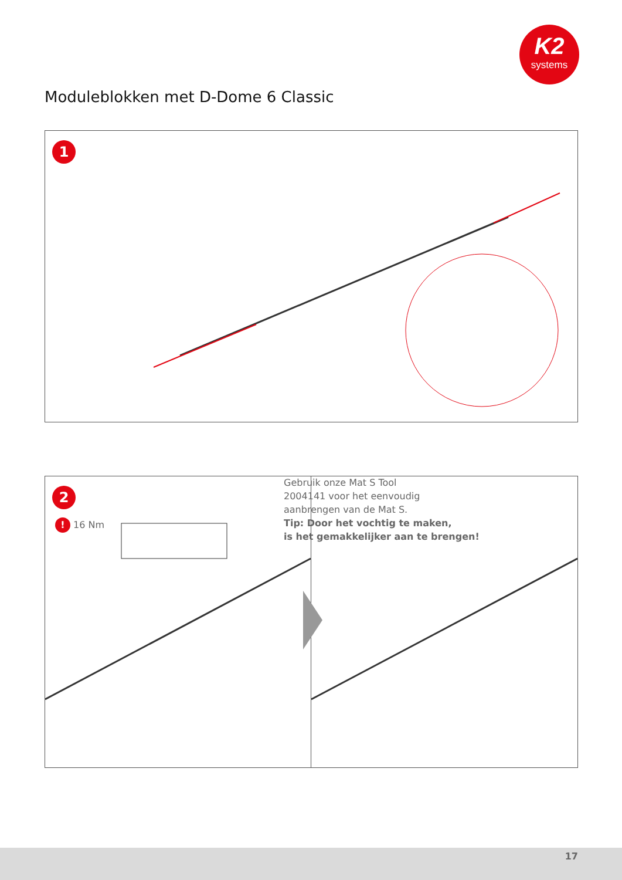K2
systems
Moduleblokken met D-Dome 6 Classic
1
Gebruik onze Mat S Tool
2004141 voor het eenvoudig
aanbrengen van de Mat S.
Tip: Door het vochtig te maken,
is het gemakkelijker aan te brengen!
2
! 16 Nm
17